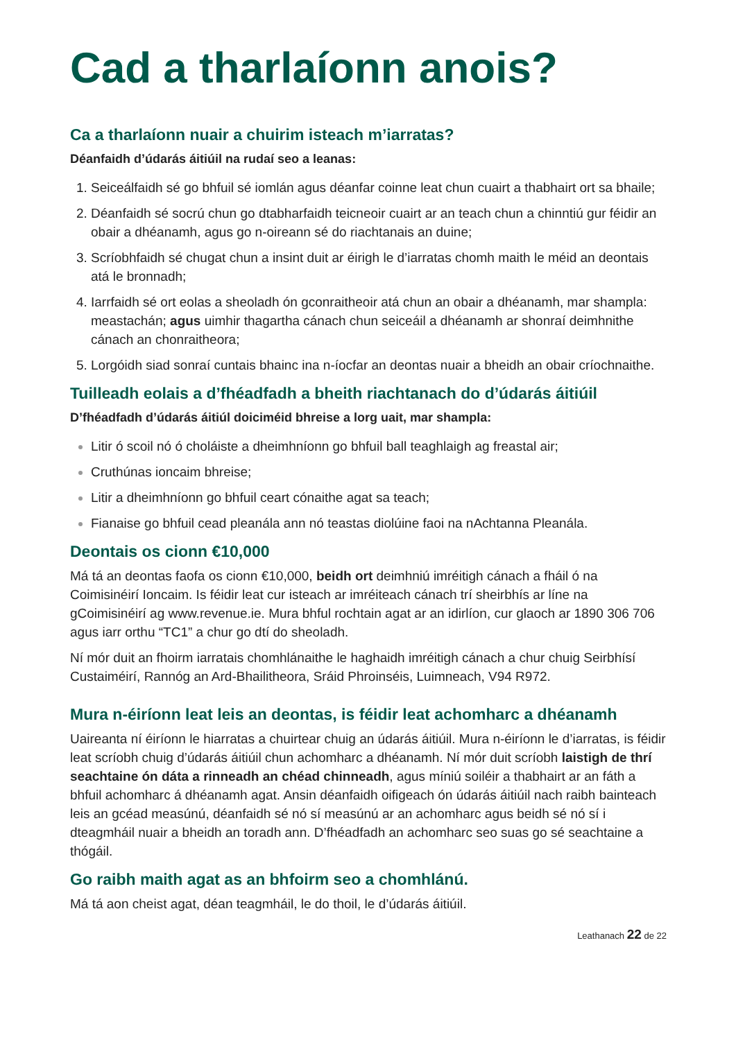Cad a tharlaíonn anois?
Ca a tharlaíonn nuair a chuirim isteach m’iarratas?
Déanfaidh d’údarás áitiúil na rudaí seo a leanas:
Seiceálfaidh sé go bhfuil sé iomlán agus déanfar coinne leat chun cuairt a thabhairt ort sa bhaile;
Déanfaidh sé socrú chun go dtabharfaidh teicneoir cuairt ar an teach chun a chinntiú gur féidir an obair a dhéanamh, agus go n-oireann sé do riachtanais an duine;
Scríobhfaidh sé chugat chun a insint duit ar éirigh le d’iarratas chomh maith le méid an deontais atá le bronnadh;
Iarrfaidh sé ort eolas a sheoladh ón gconraitheoir atá chun an obair a dhéanamh, mar shampla: meastachán; agus uimhir thagartha cánach chun seiceáil a dhéanamh ar shonraí deimhnithe cánach an chonraitheora;
Lorgóidh siad sonraí cuntais bhainc ina n-íocfar an deontas nuair a bheidh an obair críochnaithe.
Tuilleadh eolais a d’fhéadfadh a bheith riachtanach do d’údarás áitiúil
D’fhéadfadh d’údarás áitiúl doiciméid bhreise a lorg uait, mar shampla:
Litir ó scoil nó ó choláiste a dheimhníonn go bhfuil ball teaghlaigh ag freastal air;
Cruthúnas ioncaim bhreise;
Litir a dheimhníonn go bhfuil ceart cónaithe agat sa teach;
Fianaise go bhfuil cead pleanála ann nó teastas diolúine faoi na nAchtanna Pleanála.
Deontais os cionn €10,000
Má tá an deontas faofa os cionn €10,000, beidh ort deimhniú imréitigh cánach a fháil ó na Coimisinéirí Ioncaim. Is féidir leat cur isteach ar imréiteach cánach trí sheirbhís ar líne na gCoimisinéirí ag www.revenue.ie. Mura bhful rochtain agat ar an idirlíon, cur glaoch ar 1890 306 706 agus iarr orthu “TC1” a chur go dtí do sheoladh.
Ní mór duit an fhoirm iarratais chomhlánaithe le haghaidh imréitigh cánach a chur chuig Seirbhísí Custaiméirí, Rannóg an Ard-Bhailitheora, Sráid Phroinséis, Luimneach, V94 R972.
Mura n-éiríonn leat leis an deontas, is féidir leat achomharc a dhéanamh
Uaireanta ní éiríonn le hiarratas a chuirtear chuig an údarás áitiúil. Mura n-éiríonn le d’iarratas, is féidir leat scríobh chuig d’údarás áitiúil chun achomharc a dhéanamh. Ní mór duit scríobh laistigh de thrí seachtaine ón dáta a rinneadh an chéad chinneadh, agus míniú soiléir a thabhairt ar an fáth a bhfuil achomharc á dhéanamh agat. Ansin déanfaidh oifigeach ón údarás áitiúil nach raibh bainteach leis an gcéad measúnú, déanfaidh sé nó sí measúnú ar an achomharc agus beidh sé nó sí i dteagmháil nuair a bheidh an toradh ann. D’fhéadfadh an achomharc seo suas go sé seachtaine a thógáil.
Go raibh maith agat as an bhfoirm seo a chomhlánú.
Má tá aon cheist agat, déan teagmháil, le do thoil, le d’údarás áitiúil.
Leathanach 22 de 22